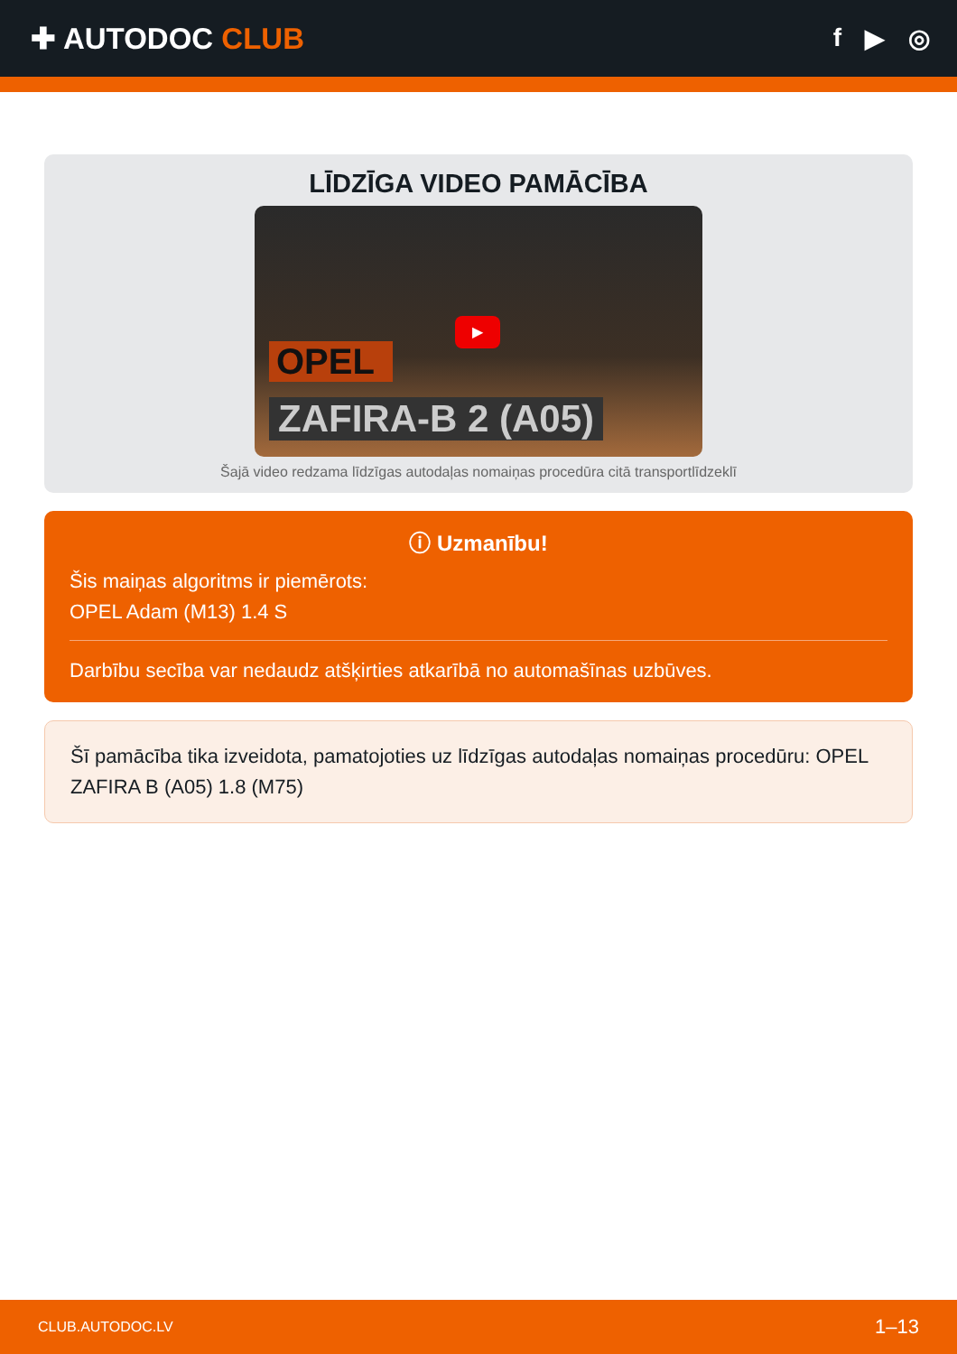✚ AUTODOC CLUB
f ▶ ◎
LĪDZĪGA VIDEO PAMĀCĪBA
OPEL
ZAFIRA-B 2 (A05)
▶
Šajā video redzama līdzīgas autodaļas nomaiņas procedūra citā transportlīdzeklī
ⓘ Uzmanību!
Šis maiņas algoritms ir piemērots:
OPEL Adam (M13) 1.4 S
Darbību secība var nedaudz atšķirties atkarībā no automašīnas uzbūves.
Šī pamācība tika izveidota, pamatojoties uz līdzīgas autodaļas nomaiņas procedūru: OPEL ZAFIRA B (A05) 1.8 (M75)
CLUB.AUTODOC.LV 1–13